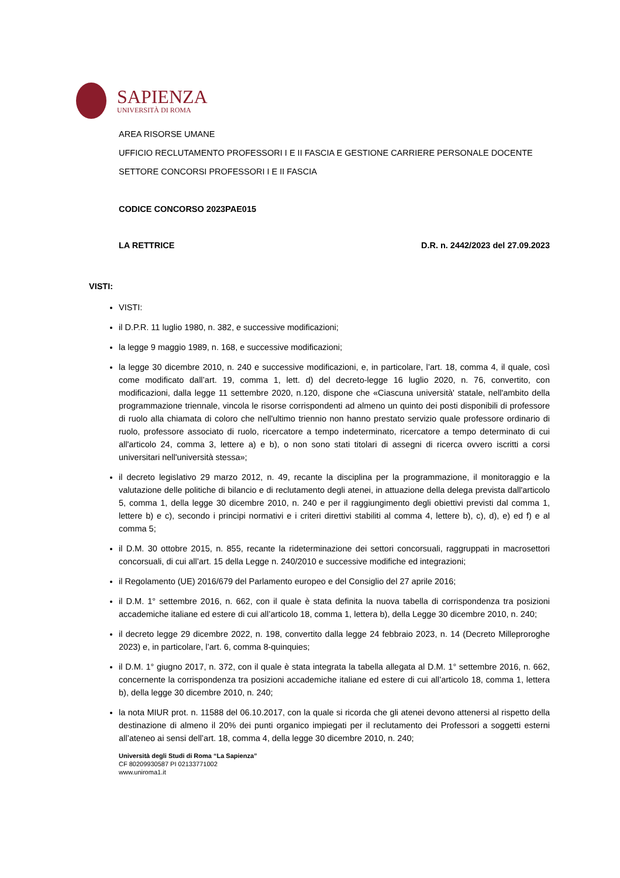SAPIENZA
UNIVERSITÀ DI ROMA
AREA RISORSE UMANE
UFFICIO RECLUTAMENTO PROFESSORI I E II FASCIA E GESTIONE CARRIERE PERSONALE DOCENTE
SETTORE CONCORSI PROFESSORI I E II FASCIA
CODICE CONCORSO 2023PAE015
LA RETTRICE D.R. n. 2442/2023 del 27.09.2023
VISTI:
VISTI:
il D.P.R. 11 luglio 1980, n. 382, e successive modificazioni;
la legge 9 maggio 1989, n. 168, e successive modificazioni;
la legge 30 dicembre 2010, n. 240 e successive modificazioni, e, in particolare, l’art. 18, comma 4, il quale, così come modificato dall’art. 19, comma 1, lett. d) del decreto-legge 16 luglio 2020, n. 76, convertito, con modificazioni, dalla legge 11 settembre 2020, n.120, dispone che «Ciascuna università' statale, nell'ambito della programmazione triennale, vincola le risorse corrispondenti ad almeno un quinto dei posti disponibili di professore di ruolo alla chiamata di coloro che nell'ultimo triennio non hanno prestato servizio quale professore ordinario di ruolo, professore associato di ruolo, ricercatore a tempo indeterminato, ricercatore a tempo determinato di cui all'articolo 24, comma 3, lettere a) e b), o non sono stati titolari di assegni di ricerca ovvero iscritti a corsi universitari nell'università stessa»;
il decreto legislativo 29 marzo 2012, n. 49, recante la disciplina per la programmazione, il monitoraggio e la valutazione delle politiche di bilancio e di reclutamento degli atenei, in attuazione della delega prevista dall'articolo 5, comma 1, della legge 30 dicembre 2010, n. 240 e per il raggiungimento degli obiettivi previsti dal comma 1, lettere b) e c), secondo i principi normativi e i criteri direttivi stabiliti al comma 4, lettere b), c), d), e) ed f) e al comma 5;
il D.M. 30 ottobre 2015, n. 855, recante la rideterminazione dei settori concorsuali, raggruppati in macrosettori concorsuali, di cui all’art. 15 della Legge n. 240/2010 e successive modifiche ed integrazioni;
il Regolamento (UE) 2016/679 del Parlamento europeo e del Consiglio del 27 aprile 2016;
il D.M. 1° settembre 2016, n. 662, con il quale è stata definita la nuova tabella di corrispondenza tra posizioni accademiche italiane ed estere di cui all’articolo 18, comma 1, lettera b), della Legge 30 dicembre 2010, n. 240;
il decreto legge 29 dicembre 2022, n. 198, convertito dalla legge 24 febbraio 2023, n. 14 (Decreto Milleproroghe 2023) e, in particolare, l’art. 6, comma 8-quinquies;
il D.M. 1° giugno 2017, n. 372, con il quale è stata integrata la tabella allegata al D.M. 1° settembre 2016, n. 662, concernente la corrispondenza tra posizioni accademiche italiane ed estere di cui all’articolo 18, comma 1, lettera b), della legge 30 dicembre 2010, n. 240;
la nota MIUR prot. n. 11588 del 06.10.2017, con la quale si ricorda che gli atenei devono attenersi al rispetto della destinazione di almeno il 20% dei punti organico impiegati per il reclutamento dei Professori a soggetti esterni all’ateneo ai sensi dell’art. 18, comma 4, della legge 30 dicembre 2010, n. 240;
Università degli Studi di Roma “La Sapienza”
CF 80209930587 PI 02133771002
www.uniroma1.it